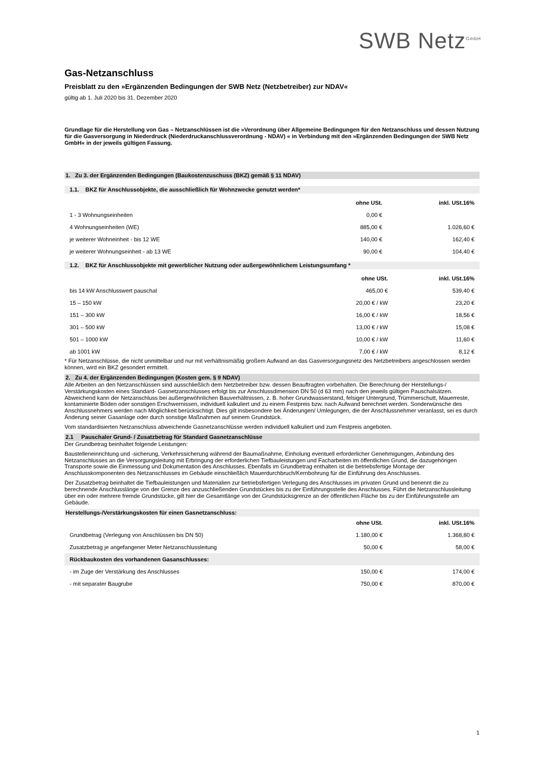SWB Netz<sup>GmbH</sup>
Gas-Netzanschluss
Preisblatt zu den »Ergänzenden Bedingungen der SWB Netz (Netzbetreiber) zur NDAV«
gültig ab 1. Juli 2020 bis 31. Dezember 2020
Grundlage für die Herstellung von Gas – Netzanschlüssen ist die »Verordnung über Allgemeine Bedingungen für den Netzanschluss und dessen Nutzung für die Gasversorgung in Niederdruck (Niederdruckanschlussverordnung - NDAV) « in Verbindung mit den »Ergänzenden Bedingungen der SWB Netz GmbH« in der jeweils gültigen Fassung.
1. Zu 3. der Ergänzenden Bedingungen (Baukostenzuschuss (BKZ) gemäß § 11 NDAV)
1.1. BKZ für Anschlussobjekte, die ausschließlich für Wohnzwecke genutzt werden*
| | ohne USt. | inkl. USt.16% |
| 1 - 3 Wohnungseinheiten | 0,00 € | |
| 4 Wohnungseinheiten (WE) | 885,00 € | 1.026,60 € |
| je weiterer Wohneinheit - bis 12 WE | 140,00 € | 162,40 € |
| je weiterer Wohnungseinheit - ab 13 WE | 90,00 € | 104,40 € |
1.2. BKZ für Anschlussobjekte mit gewerblicher Nutzung oder außergewöhnlichem Leistungsumfang *
| | ohne USt. | inkl. USt.16% |
| bis 14 kW Anschlusswert pauschal | 465,00 € | 539,40 € |
| 15 – 150 kW | 20,00 € / kW | 23,20 € |
| 151 – 300 kW | 16,00 € / kW | 18,56 € |
| 301 – 500 kW | 13,00 € / kW | 15,08 € |
| 501 – 1000 kW | 10,00 € / kW | 11,60 € |
| ab 1001 kW | 7,00 € / kW | 8,12 € |
* Für Netzanschlüsse, die nicht unmittelbar und nur mit verhältnismäßig großem Aufwand an das Gasversorgungsnetz des Netzbetreibers angeschlossen werden können, wird ein BKZ gesondert ermittelt.
2. Zu 4. der Ergänzenden Bedingungen (Kosten gem. § 9 NDAV)
Alle Arbeiten an den Netzanschlüssen sind ausschließlich dem Netzbetreiber bzw. dessen Beauftragten vorbehalten. Die Berechnung der Herstellungs-/ Verstärkungskosten eines Standard- Gasnetzanschlusses erfolgt bis zur Anschlussdimension DN 50 (d 63 mm) nach den jeweils gültigen Pauschalsätzen. Abweichend kann der Netzanschluss bei außergewöhnlichen Bauverhältnissen, z. B. hoher Grundwasserstand, felsiger Untergrund, Trümmerschutt, Mauerreste, kontaminierte Böden oder sonstigen Erschwernissen, individuell kalkuliert und zu einem Festpreis bzw. nach Aufwand berechnet werden. Sonderwünsche des Anschlussnehmers werden nach Möglichkeit berücksichtigt. Dies gilt insbesondere bei Änderungen/ Umlegungen, die der Anschlussnehmer veranlasst, sei es durch Änderung seiner Gasanlage oder durch sonstige Maßnahmen auf seinem Grundstück.
Vom standardisierten Netzanschluss abweichende Gasnetzanschlüsse werden individuell kalkuliert und zum Festpreis angeboten.
2.1 Pauschaler Grund- / Zusatzbetrag für Standard Gasnetzanschlüsse
Der Grundbetrag beinhaltet folgende Leistungen:
Baustelleneinrichtung und -sicherung, Verkehrssicherung während der Baumaßnahme, Einholung eventuell erforderlicher Genehmigungen, Anbindung des Netzanschlusses an die Versorgungsleitung mit Erbringung der erforderlichen Tiefbauleistungen und Facharbeiten im öffentlichen Grund, die dazugehörigen Transporte sowie die Einmessung und Dokumentation des Anschlusses. Ebenfalls im Grundbetrag enthalten ist die betriebsfertige Montage der Anschlusskomponenten des Netzanschlusses im Gebäude einschließlich Mauerdurchbruch/Kernbohrung für die Einführung des Anschlusses.
Der Zusatzbetrag beinhaltet die Tiefbauleistungen und Materialien zur betriebsfertigen Verlegung des Anschlusses im privaten Grund und benennt die zu berechnende Anschlusslänge von der Grenze des anzuschließenden Grundstückes bis zu der Einführungsstelle des Anschlusses. Führt die Netzanschlussleitung über ein oder mehrere fremde Grundstücke, gilt hier die Gesamtlänge von der Grundstücksgrenze an der öffentlichen Fläche bis zu der Einführungsstelle am Gebäude.
Herstellungs-/Verstärkungskosten für einen Gasnetzanschluss:
| | ohne USt. | inkl. USt.16% |
| Grundbetrag (Verlegung von Anschlüssen bis DN 50) | 1.180,00 € | 1.368,80 € |
| Zusatzbetrag je angefangener Meter Netzanschlussleitung | 50,00 € | 58,00 € |
| Rückbaukosten des vorhandenen Gasanschlusses: | | |
| - im Zuge der Verstärkung des Anschlusses | 150,00 € | 174,00 € |
| - mit separater Baugrube | 750,00 € | 870,00 € |
1